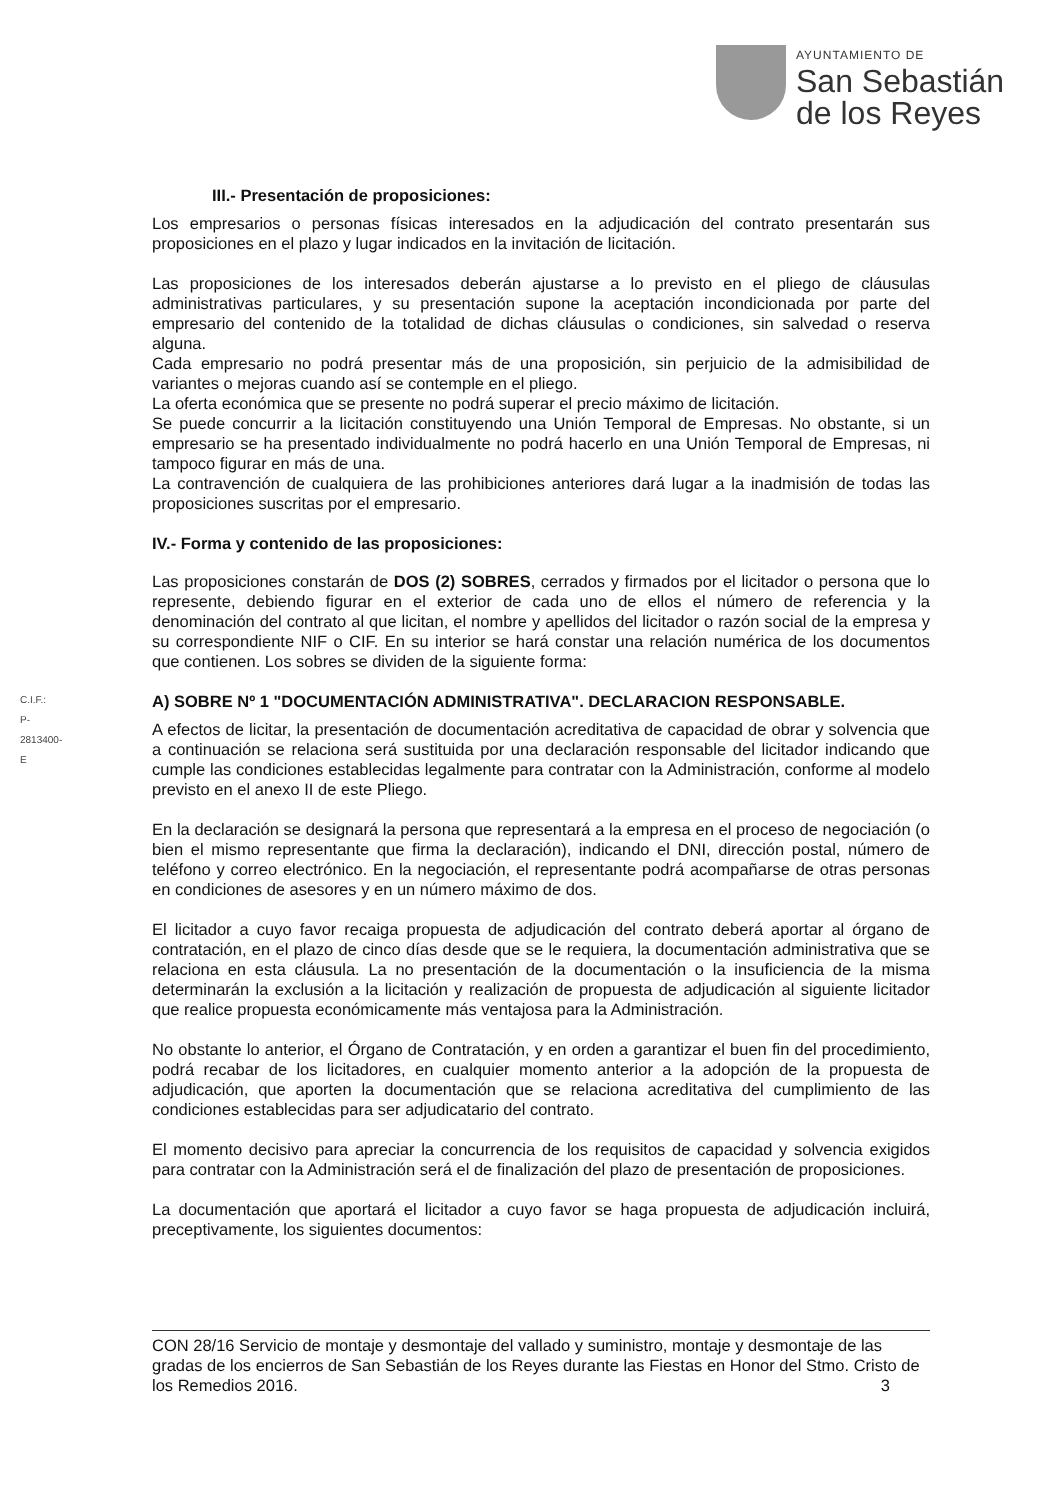AYUNTAMIENTO DE
San Sebastián
de los Reyes
C.I.F.: P-2813400-E
III.- Presentación de proposiciones:
Los empresarios o personas físicas interesados en la adjudicación del contrato presentarán sus proposiciones en el plazo y lugar indicados en la invitación de licitación.
Las proposiciones de los interesados deberán ajustarse a lo previsto en el pliego de cláusulas administrativas particulares, y su presentación supone la aceptación incondicionada por parte del empresario del contenido de la totalidad de dichas cláusulas o condiciones, sin salvedad o reserva alguna.
Cada empresario no podrá presentar más de una proposición, sin perjuicio de la admisibilidad de variantes o mejoras cuando así se contemple en el pliego.
La oferta económica que se presente no podrá superar el precio máximo de licitación.
Se puede concurrir a la licitación constituyendo una Unión Temporal de Empresas. No obstante, si un empresario se ha presentado individualmente no podrá hacerlo en una Unión Temporal de Empresas, ni tampoco figurar en más de una.
La contravención de cualquiera de las prohibiciones anteriores dará lugar a la inadmisión de todas las proposiciones suscritas por el empresario.
IV.- Forma y contenido de las proposiciones:
Las proposiciones constarán de DOS (2) SOBRES, cerrados y firmados por el licitador o persona que lo represente, debiendo figurar en el exterior de cada uno de ellos el número de referencia y la denominación del contrato al que licitan, el nombre y apellidos del licitador o razón social de la empresa y su correspondiente NIF o CIF. En su interior se hará constar una relación numérica de los documentos que contienen. Los sobres se dividen de la siguiente forma:
A) SOBRE Nº 1 "DOCUMENTACIÓN ADMINISTRATIVA". DECLARACION RESPONSABLE.
A efectos de licitar, la presentación de documentación acreditativa de capacidad de obrar y solvencia que a continuación se relaciona será sustituida por una declaración responsable del licitador indicando que cumple las condiciones establecidas legalmente para contratar con la Administración, conforme al modelo previsto en el anexo II de este Pliego.
En la declaración se designará la persona que representará a la empresa en el proceso de negociación (o bien el mismo representante que firma la declaración), indicando el DNI, dirección postal, número de teléfono y correo electrónico. En la negociación, el representante podrá acompañarse de otras personas en condiciones de asesores y en un número máximo de dos.
El licitador a cuyo favor recaiga propuesta de adjudicación del contrato deberá aportar al órgano de contratación, en el plazo de cinco días desde que se le requiera, la documentación administrativa que se relaciona en esta cláusula. La no presentación de la documentación o la insuficiencia de la misma determinarán la exclusión a la licitación y realización de propuesta de adjudicación al siguiente licitador que realice propuesta económicamente más ventajosa para la Administración.
No obstante lo anterior, el Órgano de Contratación, y en orden a garantizar el buen fin del procedimiento, podrá recabar de los licitadores, en cualquier momento anterior a la adopción de la propuesta de adjudicación, que aporten la documentación que se relaciona acreditativa del cumplimiento de las condiciones establecidas para ser adjudicatario del contrato.
El momento decisivo para apreciar la concurrencia de los requisitos de capacidad y solvencia exigidos para contratar con la Administración será el de finalización del plazo de presentación de proposiciones.
La documentación que aportará el licitador a cuyo favor se haga propuesta de adjudicación incluirá, preceptivamente, los siguientes documentos:
CON 28/16 Servicio de montaje y desmontaje del vallado y suministro, montaje y desmontaje de las gradas de los encierros de San Sebastián de los Reyes durante las Fiestas en Honor del Stmo. Cristo de los Remedios 2016. 3